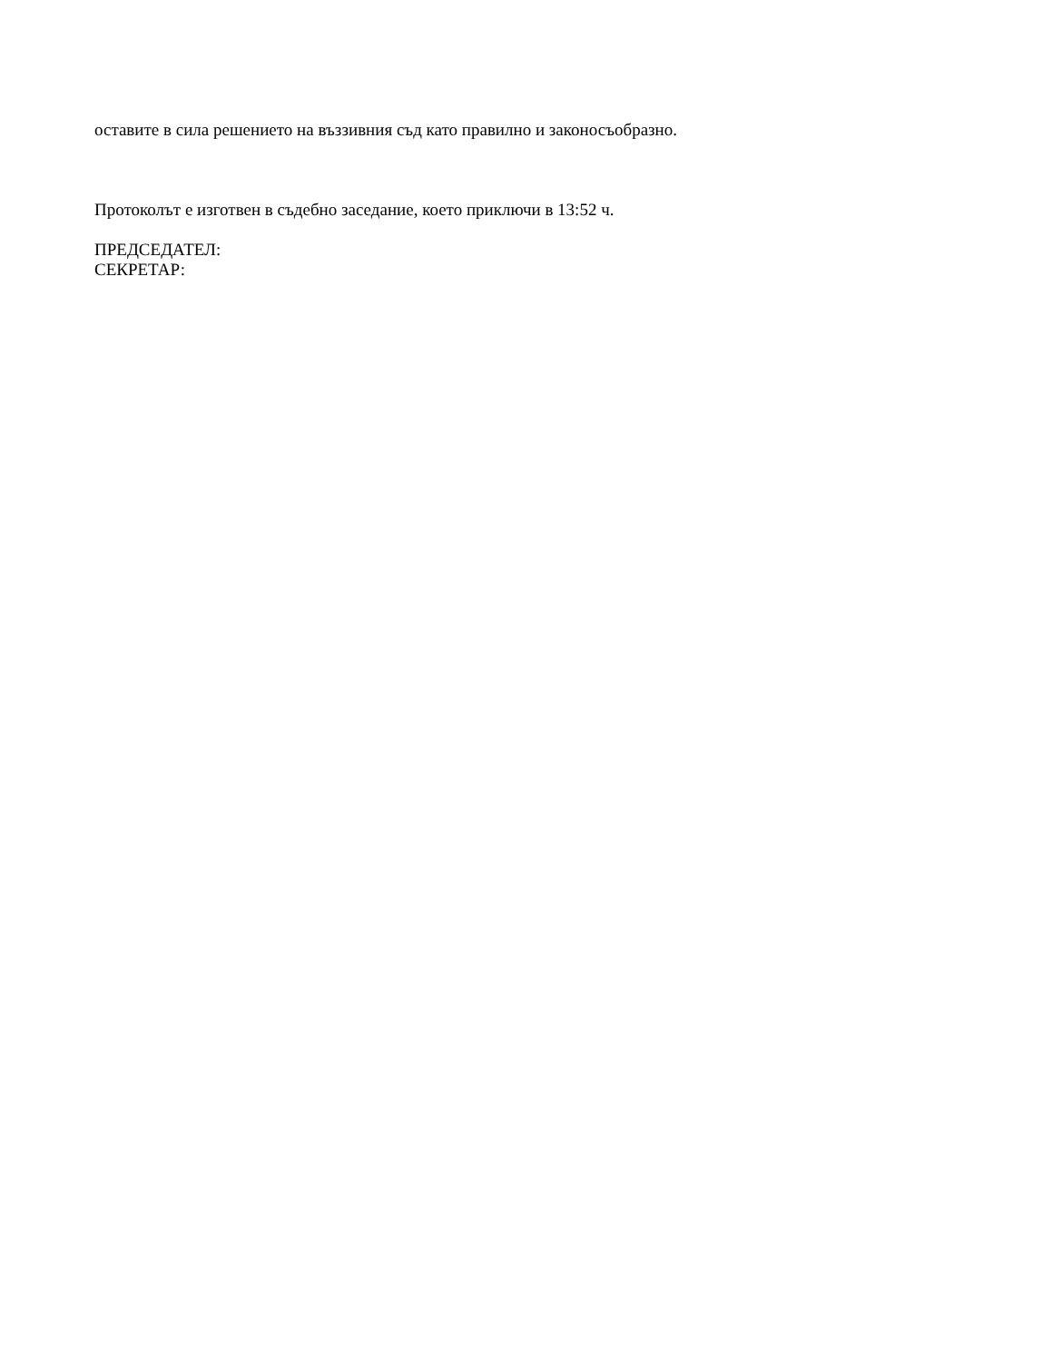оставите в сила решението на въззивния съд като правилно и законосъобразно.
Протоколът е изготвен в съдебно заседание, което приключи в 13:52 ч.
ПРЕДСЕДАТЕЛ:
СЕКРЕТАР: